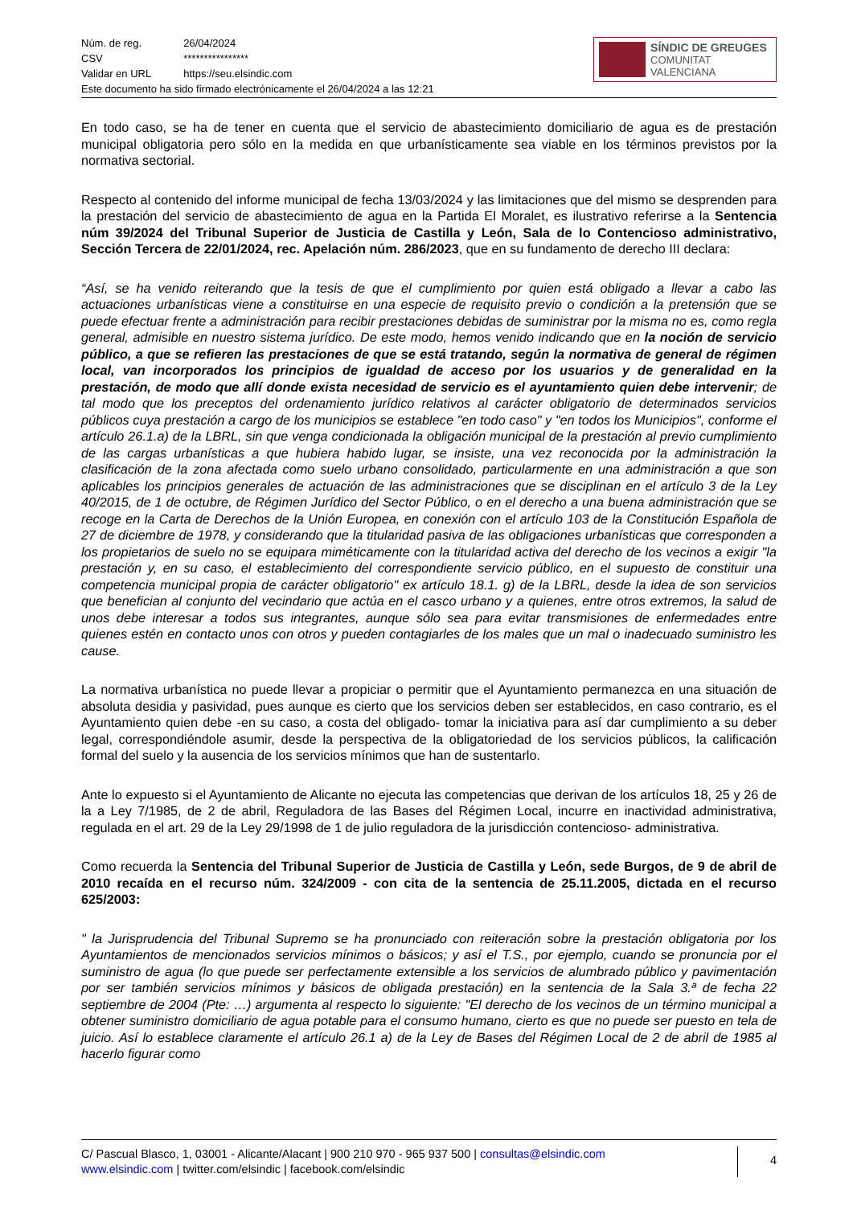| Núm. de reg. | 26/04/2024 |
| CSV | **************** |
| Validar en URL | https://seu.elsindic.com |
Este documento ha sido firmado electrónicamente el 26/04/2024 a las 12:21
SÍNDIC DE GREUGES
COMUNITAT VALENCIANA
En todo caso, se ha de tener en cuenta que el servicio de abastecimiento domiciliario de agua es de prestación municipal obligatoria pero sólo en la medida en que urbanísticamente sea viable en los términos previstos por la normativa sectorial.
Respecto al contenido del informe municipal de fecha 13/03/2024 y las limitaciones que del mismo se desprenden para la prestación del servicio de abastecimiento de agua en la Partida El Moralet, es ilustrativo referirse a la Sentencia núm 39/2024 del Tribunal Superior de Justicia de Castilla y León, Sala de lo Contencioso administrativo, Sección Tercera de 22/01/2024, rec. Apelación núm. 286/2023, que en su fundamento de derecho III declara:
“Así, se ha venido reiterando que la tesis de que el cumplimiento por quien está obligado a llevar a cabo las actuaciones urbanísticas viene a constituirse en una especie de requisito previo o condición a la pretensión que se puede efectuar frente a administración para recibir prestaciones debidas de suministrar por la misma no es, como regla general, admisible en nuestro sistema jurídico. De este modo, hemos venido indicando que en la noción de servicio público, a que se refieren las prestaciones de que se está tratando, según la normativa de general de régimen local, van incorporados los principios de igualdad de acceso por los usuarios y de generalidad en la prestación, de modo que allí donde exista necesidad de servicio es el ayuntamiento quien debe intervenir; de tal modo que los preceptos del ordenamiento jurídico relativos al carácter obligatorio de determinados servicios públicos cuya prestación a cargo de los municipios se establece "en todo caso" y "en todos los Municipios", conforme el artículo 26.1.a) de la LBRL, sin que venga condicionada la obligación municipal de la prestación al previo cumplimiento de las cargas urbanísticas a que hubiera habido lugar, se insiste, una vez reconocida por la administración la clasificación de la zona afectada como suelo urbano consolidado, particularmente en una administración a que son aplicables los principios generales de actuación de las administraciones que se disciplinan en el artículo 3 de la Ley 40/2015, de 1 de octubre, de Régimen Jurídico del Sector Público, o en el derecho a una buena administración que se recoge en la Carta de Derechos de la Unión Europea, en conexión con el artículo 103 de la Constitución Española de 27 de diciembre de 1978, y considerando que la titularidad pasiva de las obligaciones urbanísticas que corresponden a los propietarios de suelo no se equipara miméticamente con la titularidad activa del derecho de los vecinos a exigir "la prestación y, en su caso, el establecimiento del correspondiente servicio público, en el supuesto de constituir una competencia municipal propia de carácter obligatorio" ex artículo 18.1. g) de la LBRL, desde la idea de son servicios que benefician al conjunto del vecindario que actúa en el casco urbano y a quienes, entre otros extremos, la salud de unos debe interesar a todos sus integrantes, aunque sólo sea para evitar transmisiones de enfermedades entre quienes estén en contacto unos con otros y pueden contagiarles de los males que un mal o inadecuado suministro les cause.
La normativa urbanística no puede llevar a propiciar o permitir que el Ayuntamiento permanezca en una situación de absoluta desidia y pasividad, pues aunque es cierto que los servicios deben ser establecidos, en caso contrario, es el Ayuntamiento quien debe -en su caso, a costa del obligado- tomar la iniciativa para así dar cumplimiento a su deber legal, correspondiéndole asumir, desde la perspectiva de la obligatoriedad de los servicios públicos, la calificación formal del suelo y la ausencia de los servicios mínimos que han de sustentarlo.
Ante lo expuesto si el Ayuntamiento de Alicante no ejecuta las competencias que derivan de los artículos 18, 25 y 26 de la a Ley 7/1985, de 2 de abril, Reguladora de las Bases del Régimen Local, incurre en inactividad administrativa, regulada en el art. 29 de la Ley 29/1998 de 1 de julio reguladora de la jurisdicción contencioso- administrativa.
Como recuerda la Sentencia del Tribunal Superior de Justicia de Castilla y León, sede Burgos, de 9 de abril de 2010 recaída en el recurso núm. 324/2009 - con cita de la sentencia de 25.11.2005, dictada en el recurso 625/2003:
" la Jurisprudencia del Tribunal Supremo se ha pronunciado con reiteración sobre la prestación obligatoria por los Ayuntamientos de mencionados servicios mínimos o básicos; y así el T.S., por ejemplo, cuando se pronuncia por el suministro de agua (lo que puede ser perfectamente extensible a los servicios de alumbrado público y pavimentación por ser también servicios mínimos y básicos de obligada prestación) en la sentencia de la Sala 3.ª de fecha 22 septiembre de 2004 (Pte: …) argumenta al respecto lo siguiente: "El derecho de los vecinos de un término municipal a obtener suministro domiciliario de agua potable para el consumo humano, cierto es que no puede ser puesto en tela de juicio. Así lo establece claramente el artículo 26.1 a) de la Ley de Bases del Régimen Local de 2 de abril de 1985 al hacerlo figurar como
C/ Pascual Blasco, 1, 03001 - Alicante/Alacant | 900 210 970 - 965 937 500 | consultas@elsindic.com
www.elsindic.com | twitter.com/elsindic | facebook.com/elsindic
4